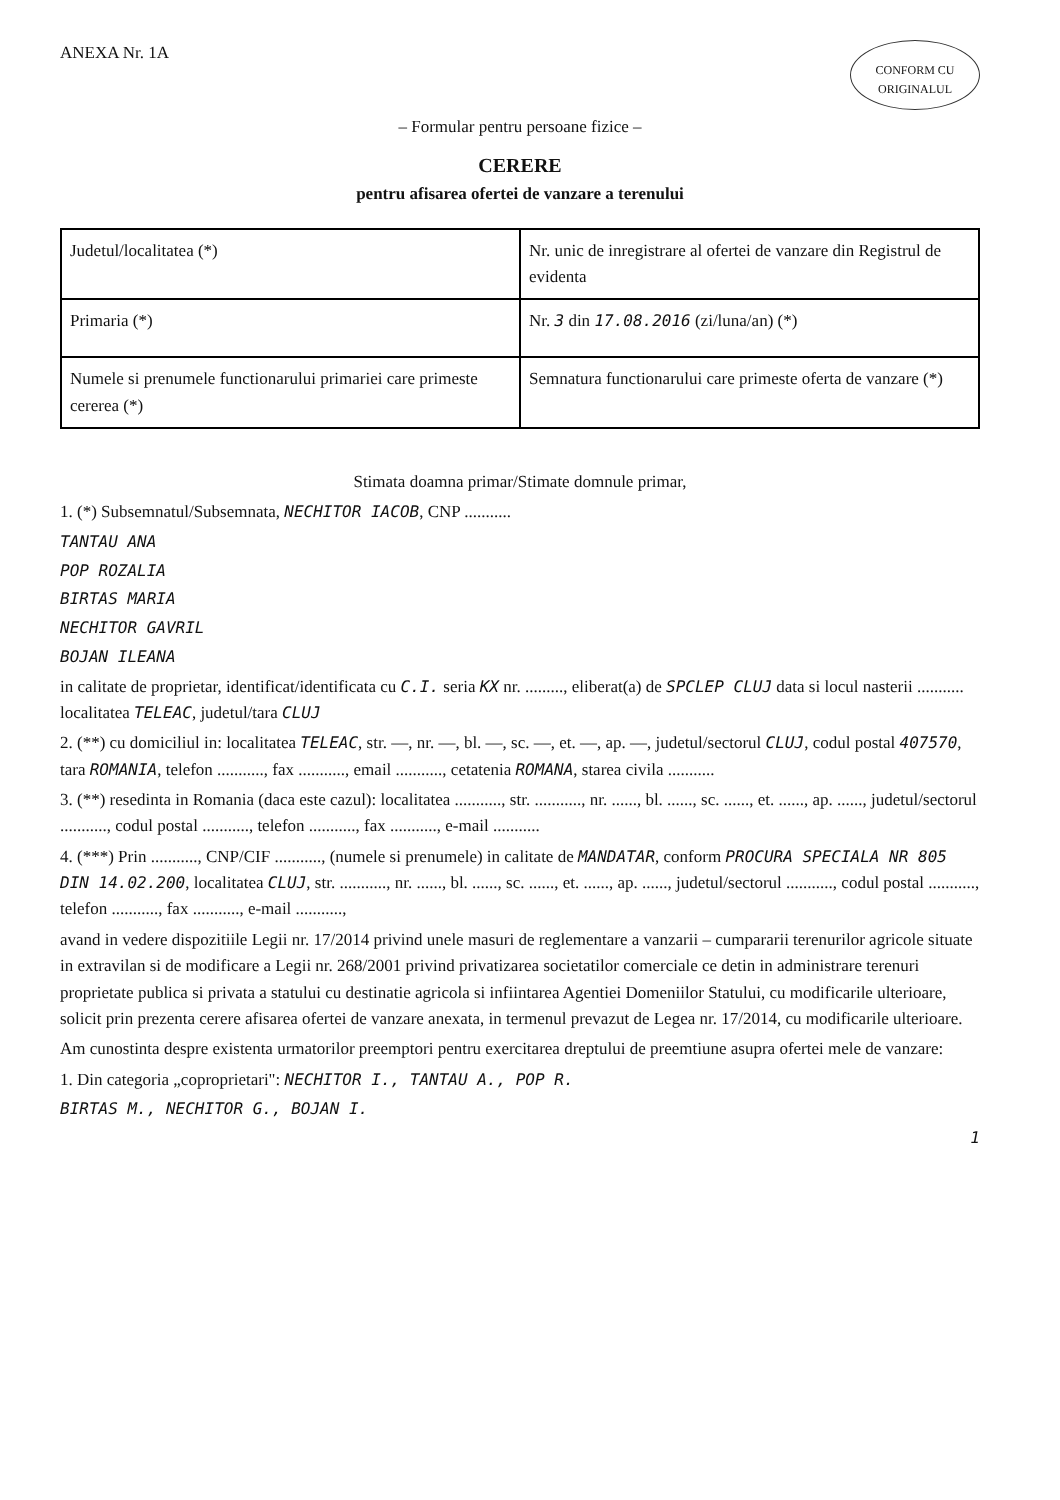ANEXA Nr. 1A
CONFORM CU ORIGINALUL
– Formular pentru persoane fizice –
CERERE
pentru afisarea ofertei de vanzare a terenului
| Judetul/localitatea (*) | Nr. unic de inregistrare al ofertei de vanzare din Registrul de evidenta |
| Primaria (*) | Nr. 3 din 17.08.2016 (zi/luna/an) (*) |
| Numele si prenumele functionarului primariei care primeste cererea (*) | Semnatura functionarului care primeste oferta de vanzare (*) |
Stimata doamna primar/Stimate domnule primar,
1. (*) Subsemnatul/Subsemnata, NECHITOR IACOB, CNP ...........
TANTAU ANA
POP ROZALIA
BIRTAS MARIA
NECHITOR GAVRIL
BOJAN ILEANA
in calitate de proprietar, identificat/identificata cu C.I. seria KX nr. ........., eliberat(a) de SPCLEP CLUJ data si locul nasterii ........... localitatea TELEAC, judetul/tara CLUJ
2. (**) cu domiciliul in: localitatea TELEAC, str. —, nr. —, bl. —, sc. —, et. —, ap. —, judetul/sectorul CLUJ, codul postal 407570, tara ROMANIA, telefon ..........., fax ..........., email ..........., cetatenia ROMANA, starea civila ...........
3. (**) resedinta in Romania (daca este cazul): localitatea ..........., str. ..........., nr. ......, bl. ......, sc. ......, et. ......, ap. ......, judetul/sectorul ..........., codul postal ..........., telefon ..........., fax ..........., e-mail ...........
4. (***) Prin ..........., CNP/CIF ..........., (numele si prenumele) in calitate de MANDATAR, conform PROCURA SPECIALA NR 805 DIN 14.02.200, localitatea CLUJ, str. ..........., nr. ......, bl. ......, sc. ......, et. ......, ap. ......, judetul/sectorul ..........., codul postal ..........., telefon ..........., fax ..........., e-mail ...........,
avand in vedere dispozitiile Legii nr. 17/2014 privind unele masuri de reglementare a vanzarii – cumpararii terenurilor agricole situate in extravilan si de modificare a Legii nr. 268/2001 privind privatizarea societatilor comerciale ce detin in administrare terenuri proprietate publica si privata a statului cu destinatie agricola si infiintarea Agentiei Domeniilor Statului, cu modificarile ulterioare, solicit prin prezenta cerere afisarea ofertei de vanzare anexata, in termenul prevazut de Legea nr. 17/2014, cu modificarile ulterioare.
Am cunostinta despre existenta urmatorilor preemptori pentru exercitarea dreptului de preemtiune asupra ofertei mele de vanzare:
1. Din categoria „coproprietari": NECHITOR I., TANTAU A., POP R.
BIRTAS M., NECHITOR G., BOJAN I.
1